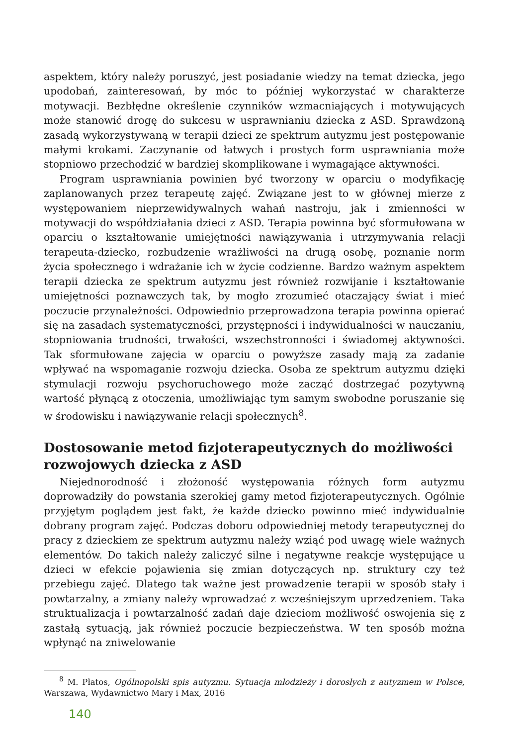aspektem, który należy poruszyć, jest posiadanie wiedzy na temat dziecka, jego upodobań, zainteresowań, by móc to później wykorzystać w charakterze motywacji. Bezbłędne określenie czynników wzmacniających i motywujących może stanowić drogę do sukcesu w usprawnianiu dziecka z ASD. Sprawdzoną zasadą wykorzystywaną w terapii dzieci ze spektrum autyzmu jest postępowanie małymi krokami. Zaczynanie od łatwych i prostych form usprawniania może stopniowo przechodzić w bardziej skomplikowane i wymagające aktywności.
Program usprawniania powinien być tworzony w oparciu o modyfikację zaplanowanych przez terapeutę zajęć. Związane jest to w głównej mierze z występowaniem nieprzewidywalnych wahań nastroju, jak i zmienności w motywacji do współdziałania dzieci z ASD. Terapia powinna być sformułowana w oparciu o kształtowanie umiejętności nawiązywania i utrzymywania relacji terapeuta-dziecko, rozbudzenie wrażliwości na drugą osobę, poznanie norm życia społecznego i wdrażanie ich w życie codzienne. Bardzo ważnym aspektem terapii dziecka ze spektrum autyzmu jest również rozwijanie i kształtowanie umiejętności poznawczych tak, by mogło zrozumieć otaczający świat i mieć poczucie przynależności. Odpowiednio przeprowadzona terapia powinna opierać się na zasadach systematyczności, przystępności i indywidualności w nauczaniu, stopniowania trudności, trwałości, wszechstronności i świadomej aktywności. Tak sformułowane zajęcia w oparciu o powyższe zasady mają za zadanie wpływać na wspomaganie rozwoju dziecka. Osoba ze spektrum autyzmu dzięki stymulacji rozwoju psychoruchowego może zacząć dostrzegać pozytywną wartość płynącą z otoczenia, umożliwiając tym samym swobodne poruszanie się w środowisku i nawiązywanie relacji społecznych<sup>8</sup>.
Dostosowanie metod fizjoterapeutycznych do możliwości rozwojowych dziecka z ASD
Niejednorodność i złożoność występowania różnych form autyzmu doprowadziły do powstania szerokiej gamy metod fizjoterapeutycznych. Ogólnie przyjętym poglądem jest fakt, że każde dziecko powinno mieć indywidualnie dobrany program zajęć. Podczas doboru odpowiedniej metody terapeutycznej do pracy z dzieckiem ze spektrum autyzmu należy wziąć pod uwagę wiele ważnych elementów. Do takich należy zaliczyć silne i negatywne reakcje występujące u dzieci w efekcie pojawienia się zmian dotyczących np. struktury czy też przebiegu zajęć. Dlatego tak ważne jest prowadzenie terapii w sposób stały i powtarzalny, a zmiany należy wprowadzać z wcześniejszym uprzedzeniem. Taka struktualizacja i powtarzalność zadań daje dzieciom możliwość oswojenia się z zastałą sytuacją, jak również poczucie bezpieczeństwa. W ten sposób można wpłynąć na zniwelowanie
<sup>8</sup> M. Płatos, Ogólnopolski spis autyzmu. Sytuacja młodzieży i dorosłych z autyzmem w Polsce, Warszawa, Wydawnictwo Mary i Max, 2016
140